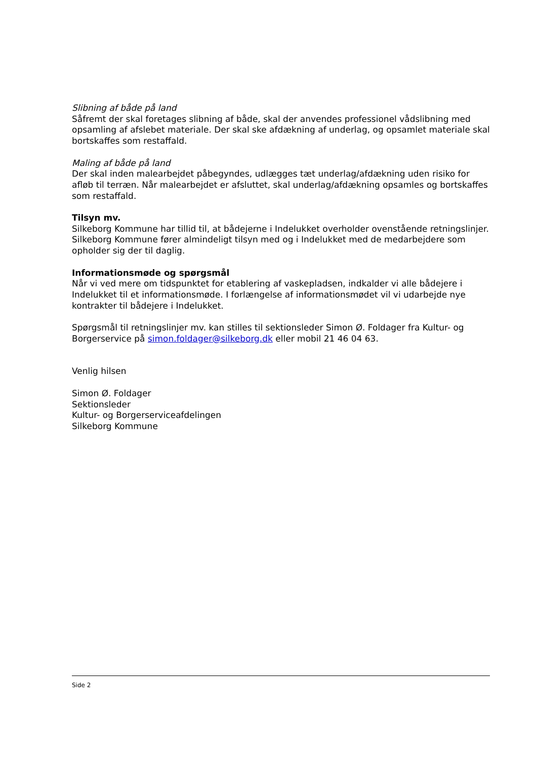Slibning af både på land
Såfremt der skal foretages slibning af både, skal der anvendes professionel vådslibning med opsamling af afslebet materiale. Der skal ske afdækning af underlag, og opsamlet materiale skal bortskaffes som restaffald.
Maling af både på land
Der skal inden malearbejdet påbegyndes, udlægges tæt underlag/afdækning uden risiko for afløb til terræn. Når malearbejdet er afsluttet, skal underlag/afdækning opsamles og bortskaffes som restaffald.
Tilsyn mv.
Silkeborg Kommune har tillid til, at bådejerne i Indelukket overholder ovenstående retningslinjer. Silkeborg Kommune fører almindeligt tilsyn med og i Indelukket med de medarbejdere som opholder sig der til daglig.
Informationsmøde og spørgsmål
Når vi ved mere om tidspunktet for etablering af vaskepladsen, indkalder vi alle bådejere i Indelukket til et informationsmøde. I forlængelse af informationsmødet vil vi udarbejde nye kontrakter til bådejere i Indelukket.
Spørgsmål til retningslinjer mv. kan stilles til sektionsleder Simon Ø. Foldager fra Kultur- og Borgerservice på simon.foldager@silkeborg.dk eller mobil 21 46 04 63.
Venlig hilsen
Simon Ø. Foldager
Sektionsleder
Kultur- og Borgerserviceafdelingen
Silkeborg Kommune
Side 2